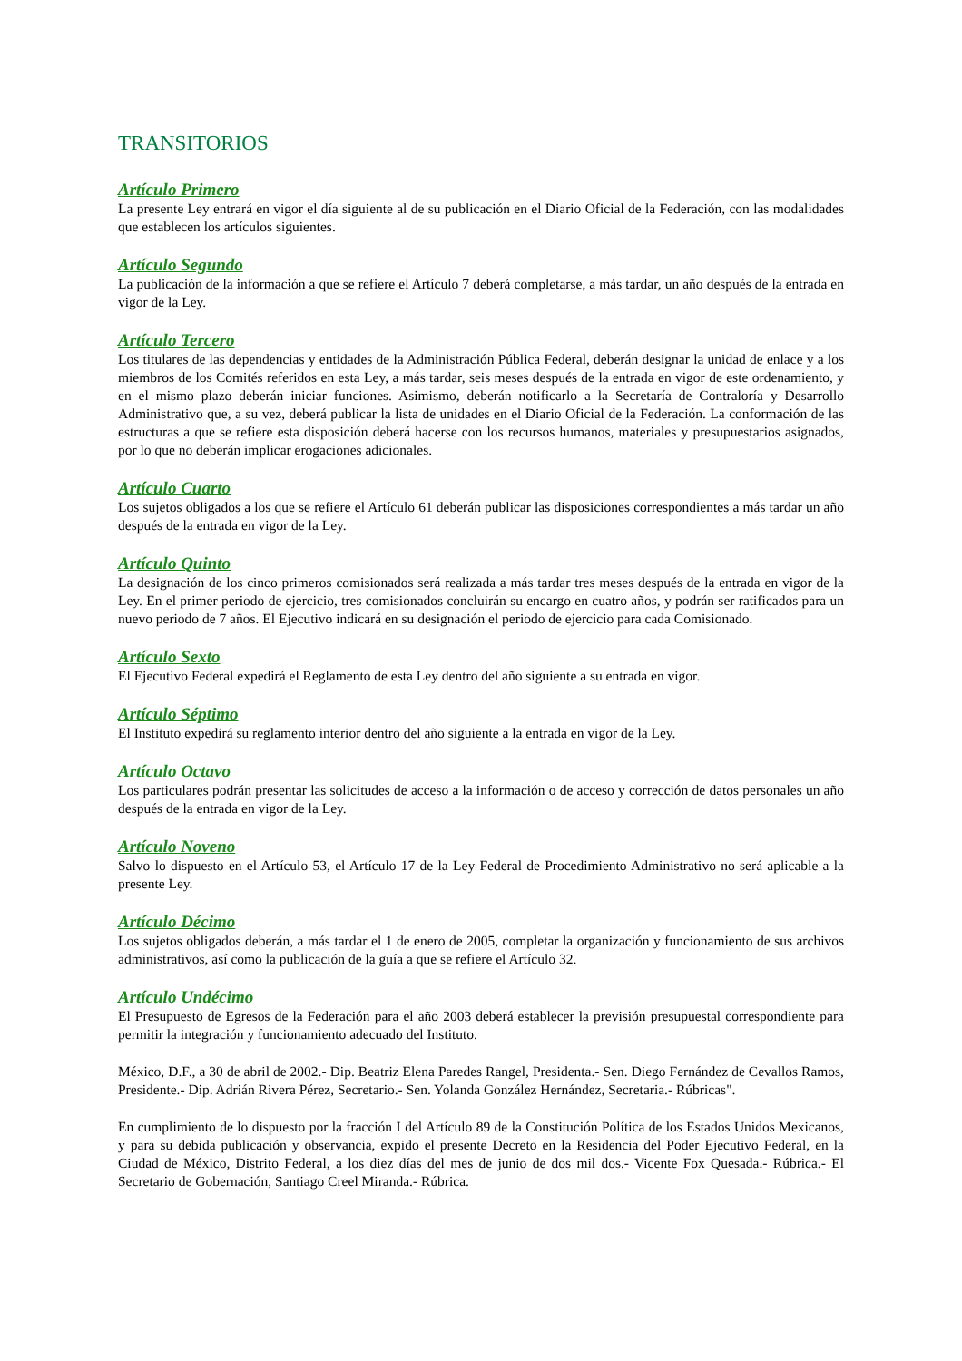TRANSITORIOS
Artículo Primero
La presente Ley entrará en vigor el día siguiente al de su publicación en el Diario Oficial de la Federación, con las modalidades que establecen los artículos siguientes.
Artículo Segundo
La publicación de la información a que se refiere el Artículo 7 deberá completarse, a más tardar, un año después de la entrada en vigor de la Ley.
Artículo Tercero
Los titulares de las dependencias y entidades de la Administración Pública Federal, deberán designar la unidad de enlace y a los miembros de los Comités referidos en esta Ley, a más tardar, seis meses después de la entrada en vigor de este ordenamiento, y en el mismo plazo deberán iniciar funciones. Asimismo, deberán notificarlo a la Secretaría de Contraloría y Desarrollo Administrativo que, a su vez, deberá publicar la lista de unidades en el Diario Oficial de la Federación. La conformación de las estructuras a que se refiere esta disposición deberá hacerse con los recursos humanos, materiales y presupuestarios asignados, por lo que no deberán implicar erogaciones adicionales.
Artículo Cuarto
Los sujetos obligados a los que se refiere el Artículo 61 deberán publicar las disposiciones correspondientes a más tardar un año después de la entrada en vigor de la Ley.
Artículo Quinto
La designación de los cinco primeros comisionados será realizada a más tardar tres meses después de la entrada en vigor de la Ley. En el primer periodo de ejercicio, tres comisionados concluirán su encargo en cuatro años, y podrán ser ratificados para un nuevo periodo de 7 años. El Ejecutivo indicará en su designación el periodo de ejercicio para cada Comisionado.
Artículo Sexto
El Ejecutivo Federal expedirá el Reglamento de esta Ley dentro del año siguiente a su entrada en vigor.
Artículo Séptimo
El Instituto expedirá su reglamento interior dentro del año siguiente a la entrada en vigor de la Ley.
Artículo Octavo
Los particulares podrán presentar las solicitudes de acceso a la información o de acceso y corrección de datos personales un año después de la entrada en vigor de la Ley.
Artículo Noveno
Salvo lo dispuesto en el Artículo 53, el Artículo 17 de la Ley Federal de Procedimiento Administrativo no será aplicable a la presente Ley.
Artículo Décimo
Los sujetos obligados deberán, a más tardar el 1 de enero de 2005, completar la organización y funcionamiento de sus archivos administrativos, así como la publicación de la guía a que se refiere el Artículo 32.
Artículo Undécimo
El Presupuesto de Egresos de la Federación para el año 2003 deberá establecer la previsión presupuestal correspondiente para permitir la integración y funcionamiento adecuado del Instituto.
México, D.F., a 30 de abril de 2002.- Dip. Beatriz Elena Paredes Rangel, Presidenta.- Sen. Diego Fernández de Cevallos Ramos, Presidente.- Dip. Adrián Rivera Pérez, Secretario.- Sen. Yolanda González Hernández, Secretaria.- Rúbricas".
En cumplimiento de lo dispuesto por la fracción I del Artículo 89 de la Constitución Política de los Estados Unidos Mexicanos, y para su debida publicación y observancia, expido el presente Decreto en la Residencia del Poder Ejecutivo Federal, en la Ciudad de México, Distrito Federal, a los diez días del mes de junio de dos mil dos.- Vicente Fox Quesada.- Rúbrica.- El Secretario de Gobernación, Santiago Creel Miranda.- Rúbrica.